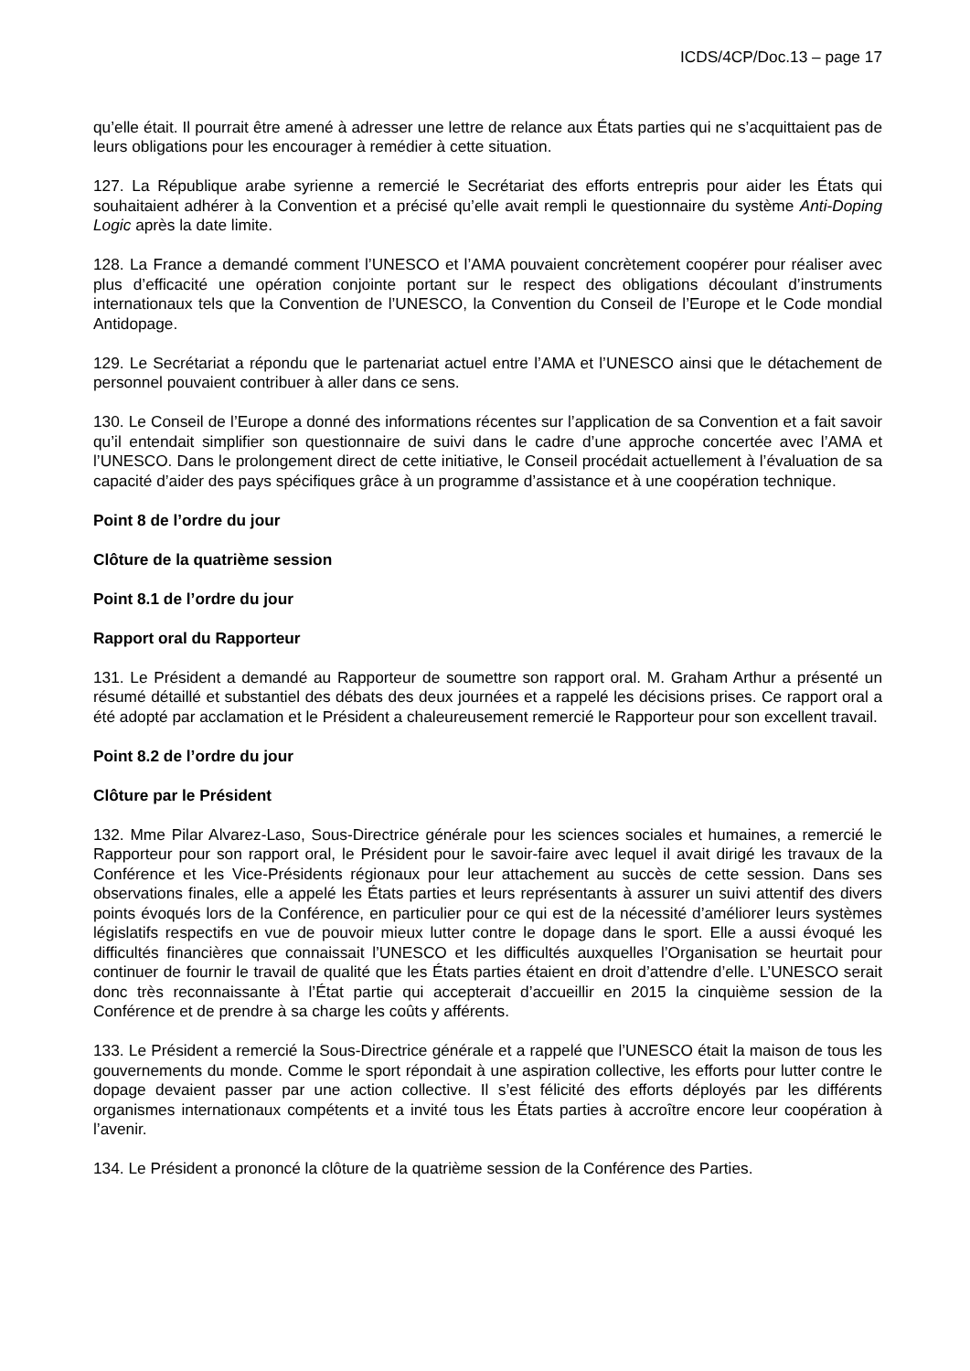ICDS/4CP/Doc.13 – page 17
qu’elle était. Il pourrait être amené à adresser une lettre de relance aux États parties qui ne s’acquittaient pas de leurs obligations pour les encourager à remédier à cette situation.
127. La République arabe syrienne a remercié le Secrétariat des efforts entrepris pour aider les États qui souhaitaient adhérer à la Convention et a précisé qu’elle avait rempli le questionnaire du système Anti-Doping Logic après la date limite.
128. La France a demandé comment l’UNESCO et l’AMA pouvaient concrètement coopérer pour réaliser avec plus d’efficacité une opération conjointe portant sur le respect des obligations découlant d’instruments internationaux tels que la Convention de l’UNESCO, la Convention du Conseil de l’Europe et le Code mondial Antidopage.
129. Le Secrétariat a répondu que le partenariat actuel entre l’AMA et l’UNESCO ainsi que le détachement de personnel pouvaient contribuer à aller dans ce sens.
130. Le Conseil de l’Europe a donné des informations récentes sur l’application de sa Convention et a fait savoir qu’il entendait simplifier son questionnaire de suivi dans le cadre d’une approche concertée avec l’AMA et l’UNESCO. Dans le prolongement direct de cette initiative, le Conseil procédait actuellement à l’évaluation de sa capacité d’aider des pays spécifiques grâce à un programme d’assistance et à une coopération technique.
Point 8 de l’ordre du jour
Clôture de la quatrième session
Point 8.1 de l’ordre du jour
Rapport oral du Rapporteur
131. Le Président a demandé au Rapporteur de soumettre son rapport oral. M. Graham Arthur a présenté un résumé détaillé et substantiel des débats des deux journées et a rappelé les décisions prises. Ce rapport oral a été adopté par acclamation et le Président a chaleureusement remercié le Rapporteur pour son excellent travail.
Point 8.2 de l’ordre du jour
Clôture par le Président
132. Mme Pilar Alvarez-Laso, Sous-Directrice générale pour les sciences sociales et humaines, a remercié le Rapporteur pour son rapport oral, le Président pour le savoir-faire avec lequel il avait dirigé les travaux de la Conférence et les Vice-Présidents régionaux pour leur attachement au succès de cette session. Dans ses observations finales, elle a appelé les États parties et leurs représentants à assurer un suivi attentif des divers points évoqués lors de la Conférence, en particulier pour ce qui est de la nécessité d’améliorer leurs systèmes législatifs respectifs en vue de pouvoir mieux lutter contre le dopage dans le sport. Elle a aussi évoqué les difficultés financières que connaissait l’UNESCO et les difficultés auxquelles l’Organisation se heurtait pour continuer de fournir le travail de qualité que les États parties étaient en droit d’attendre d’elle. L’UNESCO serait donc très reconnaissante à l’État partie qui accepterait d’accueillir en 2015 la cinquième session de la Conférence et de prendre à sa charge les coûts y afférents.
133. Le Président a remercié la Sous-Directrice générale et a rappelé que l’UNESCO était la maison de tous les gouvernements du monde. Comme le sport répondait à une aspiration collective, les efforts pour lutter contre le dopage devaient passer par une action collective. Il s’est félicité des efforts déployés par les différents organismes internationaux compétents et a invité tous les États parties à accroître encore leur coopération à l’avenir.
134. Le Président a prononcé la clôture de la quatrième session de la Conférence des Parties.